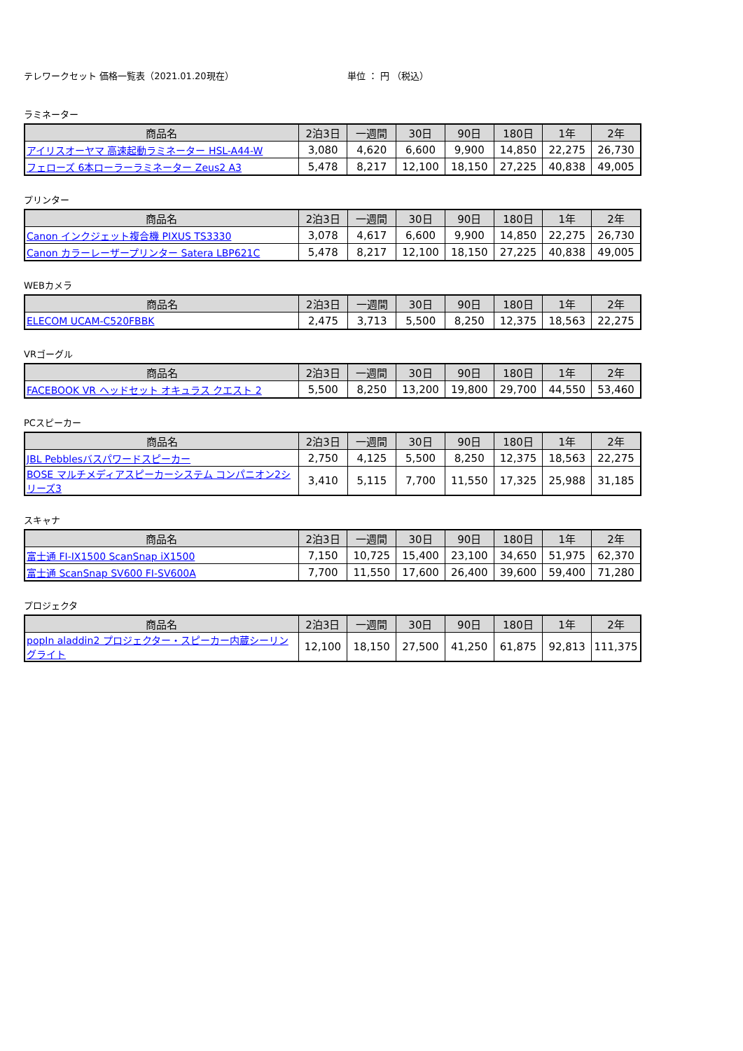テレワークセット 価格一覧表（2021.01.20現在） 単位 ： 円 （税込）
ラミネーター
| 商品名 | 2泊3日 | 一週間 | 30日 | 90日 | 180日 | 1年 | 2年 |
| --- | --- | --- | --- | --- | --- | --- | --- |
| アイリスオーヤマ 高速起動ラミネーター HSL-A44-W | 3,080 | 4,620 | 6,600 | 9,900 | 14,850 | 22,275 | 26,730 |
| フェローズ 6本ローラーラミネーター Zeus2 A3 | 5,478 | 8,217 | 12,100 | 18,150 | 27,225 | 40,838 | 49,005 |
プリンター
| 商品名 | 2泊3日 | 一週間 | 30日 | 90日 | 180日 | 1年 | 2年 |
| --- | --- | --- | --- | --- | --- | --- | --- |
| Canon インクジェット複合機 PIXUS TS3330 | 3,078 | 4,617 | 6,600 | 9,900 | 14,850 | 22,275 | 26,730 |
| Canon カラーレーザープリンター Satera LBP621C | 5,478 | 8,217 | 12,100 | 18,150 | 27,225 | 40,838 | 49,005 |
WEBカメラ
| 商品名 | 2泊3日 | 一週間 | 30日 | 90日 | 180日 | 1年 | 2年 |
| --- | --- | --- | --- | --- | --- | --- | --- |
| ELECOM UCAM-C520FBBK | 2,475 | 3,713 | 5,500 | 8,250 | 12,375 | 18,563 | 22,275 |
VRゴーグル
| 商品名 | 2泊3日 | 一週間 | 30日 | 90日 | 180日 | 1年 | 2年 |
| --- | --- | --- | --- | --- | --- | --- | --- |
| FACEBOOK VR ヘッドセット オキュラス クエスト 2 | 5,500 | 8,250 | 13,200 | 19,800 | 29,700 | 44,550 | 53,460 |
PCスピーカー
| 商品名 | 2泊3日 | 一週間 | 30日 | 90日 | 180日 | 1年 | 2年 |
| --- | --- | --- | --- | --- | --- | --- | --- |
| JBL Pebblesバスパワードスピーカー | 2,750 | 4,125 | 5,500 | 8,250 | 12,375 | 18,563 | 22,275 |
| BOSE マルチメディアスピーカーシステム コンパニオン2シリーズ3 | 3,410 | 5,115 | 7,700 | 11,550 | 17,325 | 25,988 | 31,185 |
スキャナ
| 商品名 | 2泊3日 | 一週間 | 30日 | 90日 | 180日 | 1年 | 2年 |
| --- | --- | --- | --- | --- | --- | --- | --- |
| 富士通 FI-IX1500 ScanSnap iX1500 | 7,150 | 10,725 | 15,400 | 23,100 | 34,650 | 51,975 | 62,370 |
| 富士通 ScanSnap SV600 FI-SV600A | 7,700 | 11,550 | 17,600 | 26,400 | 39,600 | 59,400 | 71,280 |
プロジェクタ
| 商品名 | 2泊3日 | 一週間 | 30日 | 90日 | 180日 | 1年 | 2年 |
| --- | --- | --- | --- | --- | --- | --- | --- |
| popIn aladdin2 プロジェクター・スピーカー内蔵シーリングライト | 12,100 | 18,150 | 27,500 | 41,250 | 61,875 | 92,813 | 111,375 |